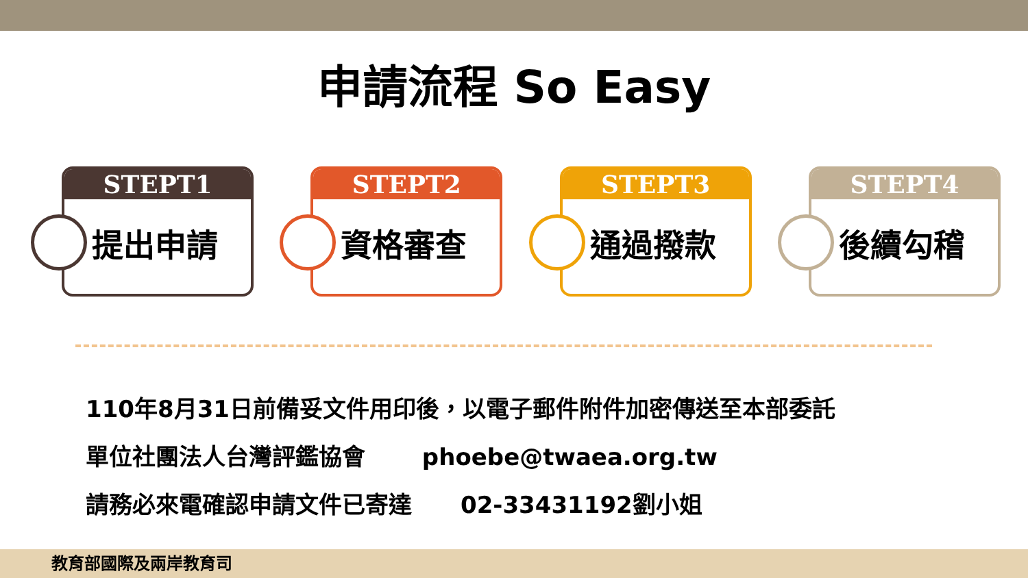申請流程 So Easy
STEPT1
提出申請
STEPT2
資格審查
STEPT3
通過撥款
STEPT4
後續勾稽
110年8月31日前備妥文件用印後，以電子郵件附件加密傳送至本部委託
單位社團法人台灣評鑑協會 phoebe@twaea.org.tw
請務必來電確認申請文件已寄達 02-33431192劉小姐
教育部國際及兩岸教育司